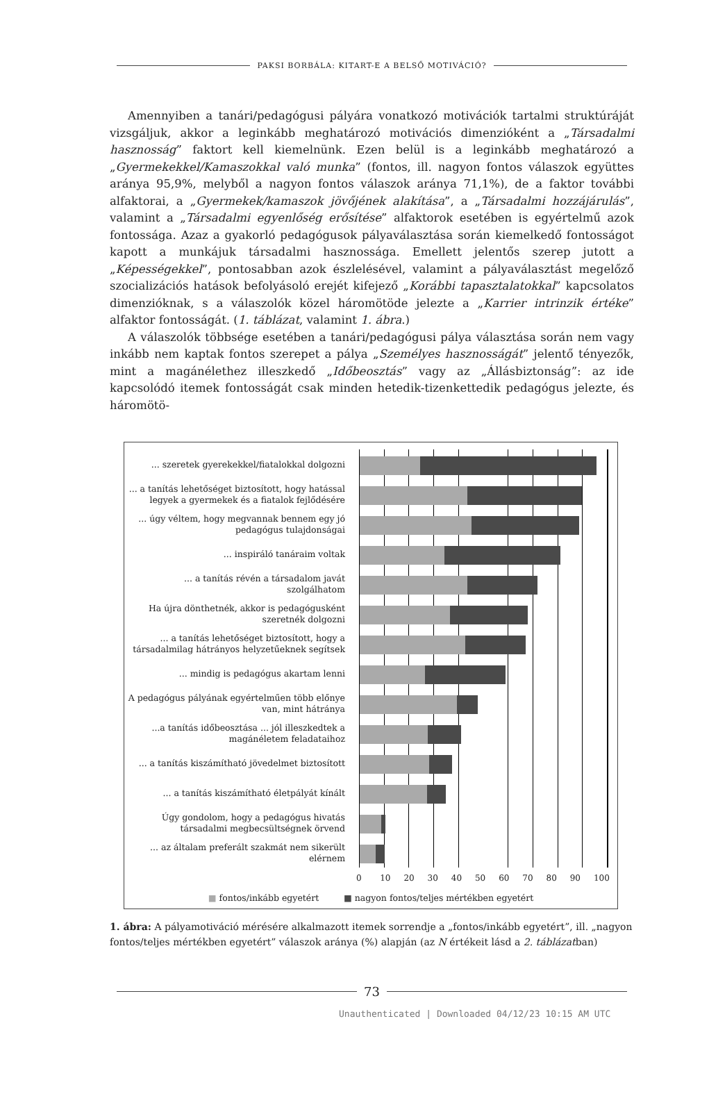PAKSI BORBÁLA: KITART-E A BELSŐ MOTIVÁCIÓ?
Amennyiben a tanári/pedagógusi pályára vonatkozó motivációk tartalmi struktúráját vizsgáljuk, akkor a leginkább meghatározó motivációs dimenzióként a „Társadalmi hasznosság” faktort kell kiemelnünk. Ezen belül is a leginkább meghatározó a „Gyermekekkel/Kamaszokkal való munka” (fontos, ill. nagyon fontos válaszok együttes aránya 95,9%, melyből a nagyon fontos válaszok aránya 71,1%), de a faktor további alfaktorai, a „Gyermekek/kamaszok jövőjének alakítása”, a „Társadalmi hozzájárulás”, valamint a „Társadalmi egyenlőség erősítése” alfaktorok esetében is egyértelmű azok fontossága. Azaz a gyakorló pedagógusok pályaválasztása során kiemelkedő fontosságot kapott a munkájuk társadalmi hasznossága. Emellett jelentős szerep jutott a „Képességekkel”, pontosabban azok észlelésével, valamint a pályaválasztást megelőző szocializációs hatások befolyásoló erejét kifejező „Korábbi tapasztalatokkal” kapcsolatos dimenzióknak, s a válaszolók közel háromötöde jelezte a „Karrier intrinzik értéke” alfaktor fontosságát. (1. táblázat, valamint 1. ábra.)
A válaszolók többsége esetében a tanári/pedagógusi pálya választása során nem vagy inkább nem kaptak fontos szerepet a pálya „Személyes hasznosságát” jelentő tényezők, mint a magánélethez illeszkedő „Időbeosztás” vagy az „Állásbiztonság”: az ide kapcsolódó itemek fontosságát csak minden hetedik-tizenkettedik pedagógus jelezte, és háromötö-
... szeretek gyerekekkel/fiatalokkal dolgozni
... a tanítás lehetőséget biztosított, hogy hatással legyek a gyermekek és a fiatalok fejlődésére
... úgy véltem, hogy megvannak bennem egy jó pedagógus tulajdonságai
... inspiráló tanáraim voltak
... a tanítás révén a társadalom javát szolgálhatom
Ha újra dönthetnék, akkor is pedagógusként szeretnék dolgozni
... a tanítás lehetőséget biztosított, hogy a társadalmilag hátrányos helyzetűeknek segítsek
... mindig is pedagógus akartam lenni
A pedagógus pályának egyértelműen több előnye van, mint hátránya
...a tanítás időbeosztása ... jól illeszkedtek a magánéletem feladataihoz
... a tanítás kiszámítható jövedelmet biztosított
... a tanítás kiszámítható életpályát kínált
Úgy gondolom, hogy a pedagógus hivatás társadalmi megbecsültségnek örvend
... az általam preferált szakmát nem sikerült elérnem
0 10 20 30 40 50 60 70 80 90 100
■ fontos/inkább egyetért ■ nagyon fontos/teljes mértékben egyetért
1. ábra: A pályamotiváció mérésére alkalmazott itemek sorrendje a „fontos/inkább egyetért”, ill. „nagyon fontos/teljes mértékben egyetért” válaszok aránya (%) alapján (az N értékeit lásd a 2. táblázatban)
73
Unauthenticated | Downloaded 04/12/23 10:15 AM UTC